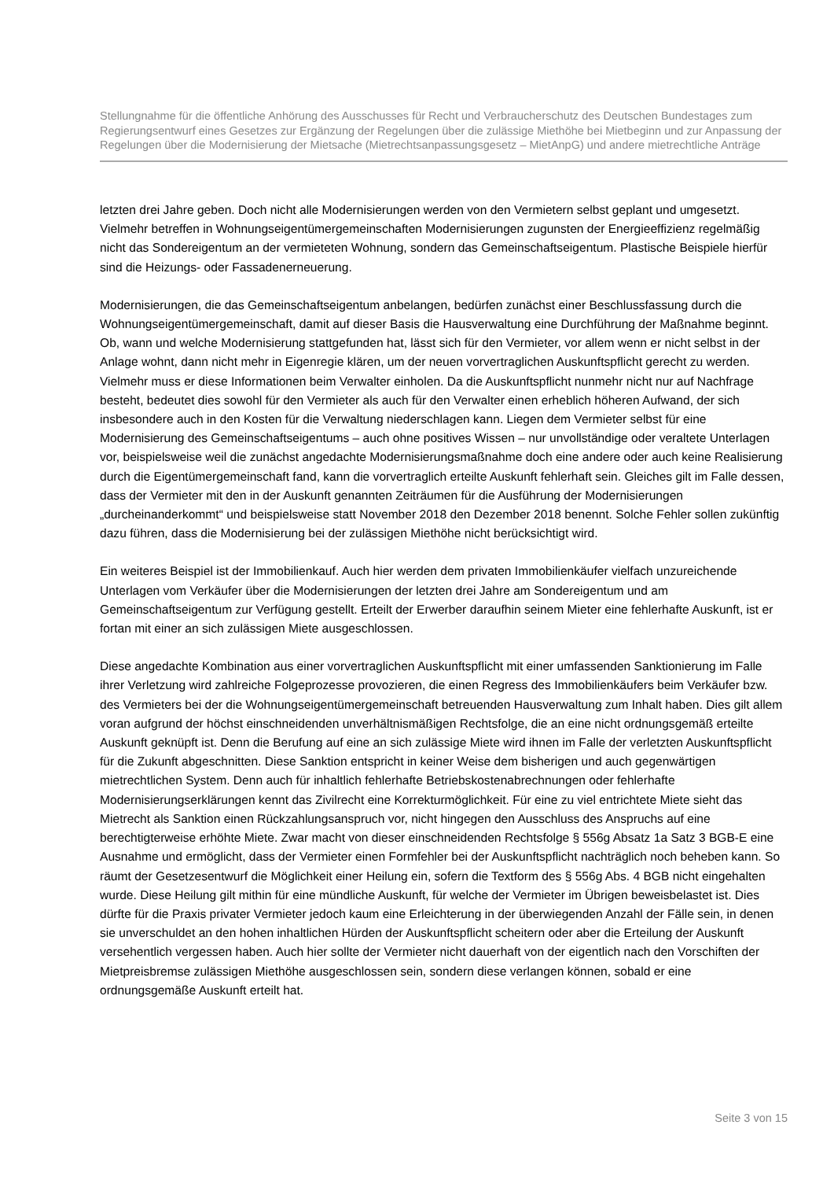Stellungnahme für die öffentliche Anhörung des Ausschusses für Recht und Verbraucherschutz des Deutschen Bundestages zum Regierungsentwurf eines Gesetzes zur Ergänzung der Regelungen über die zulässige Miethöhe bei Mietbeginn und zur Anpassung der Regelungen über die Modernisierung der Mietsache (Mietrechtsanpassungsgesetz – MietAnpG) und andere mietrechtliche Anträge
letzten drei Jahre geben. Doch nicht alle Modernisierungen werden von den Vermietern selbst geplant und umgesetzt. Vielmehr betreffen in Wohnungseigentümergemeinschaften Modernisierungen zugunsten der Energieeffizienz regelmäßig nicht das Sondereigentum an der vermieteten Wohnung, sondern das Gemeinschaftseigentum. Plastische Beispiele hierfür sind die Heizungs- oder Fassadenerneuerung.
Modernisierungen, die das Gemeinschaftseigentum anbelangen, bedürfen zunächst einer Beschlussfassung durch die Wohnungseigentümergemeinschaft, damit auf dieser Basis die Hausverwaltung eine Durchführung der Maßnahme beginnt. Ob, wann und welche Modernisierung stattgefunden hat, lässt sich für den Vermieter, vor allem wenn er nicht selbst in der Anlage wohnt, dann nicht mehr in Eigenregie klären, um der neuen vorvertraglichen Auskunftspflicht gerecht zu werden. Vielmehr muss er diese Informationen beim Verwalter einholen. Da die Auskunftspflicht nunmehr nicht nur auf Nachfrage besteht, bedeutet dies sowohl für den Vermieter als auch für den Verwalter einen erheblich höheren Aufwand, der sich insbesondere auch in den Kosten für die Verwaltung niederschlagen kann. Liegen dem Vermieter selbst für eine Modernisierung des Gemeinschaftseigentums – auch ohne positives Wissen – nur unvollständige oder veraltete Unterlagen vor, beispielsweise weil die zunächst angedachte Modernisierungsmaßnahme doch eine andere oder auch keine Realisierung durch die Eigentümergemeinschaft fand, kann die vorvertraglich erteilte Auskunft fehlerhaft sein. Gleiches gilt im Falle dessen, dass der Vermieter mit den in der Auskunft genannten Zeiträumen für die Ausführung der Modernisierungen „durcheinanderkommt“ und beispielsweise statt November 2018 den Dezember 2018 benennt. Solche Fehler sollen zukünftig dazu führen, dass die Modernisierung bei der zulässigen Miethöhe nicht berücksichtigt wird.
Ein weiteres Beispiel ist der Immobilienkauf. Auch hier werden dem privaten Immobilienkäufer vielfach unzureichende Unterlagen vom Verkäufer über die Modernisierungen der letzten drei Jahre am Sondereigentum und am Gemeinschaftseigentum zur Verfügung gestellt. Erteilt der Erwerber daraufhin seinem Mieter eine fehlerhafte Auskunft, ist er fortan mit einer an sich zulässigen Miete ausgeschlossen.
Diese angedachte Kombination aus einer vorvertraglichen Auskunftspflicht mit einer umfassenden Sanktionierung im Falle ihrer Verletzung wird zahlreiche Folgeprozesse provozieren, die einen Regress des Immobilienkäufers beim Verkäufer bzw. des Vermieters bei der die Wohnungseigentümergemeinschaft betreuenden Hausverwaltung zum Inhalt haben. Dies gilt allem voran aufgrund der höchst einschneidenden unverhältnismäßigen Rechtsfolge, die an eine nicht ordnungsgemäß erteilte Auskunft geknüpft ist. Denn die Berufung auf eine an sich zulässige Miete wird ihnen im Falle der verletzten Auskunftspflicht für die Zukunft abgeschnitten. Diese Sanktion entspricht in keiner Weise dem bisherigen und auch gegenwärtigen mietrechtlichen System. Denn auch für inhaltlich fehlerhafte Betriebskostenabrechnungen oder fehlerhafte Modernisierungserklärungen kennt das Zivilrecht eine Korrekturmöglichkeit. Für eine zu viel entrichtete Miete sieht das Mietrecht als Sanktion einen Rückzahlungsanspruch vor, nicht hingegen den Ausschluss des Anspruchs auf eine berechtigterweise erhöhte Miete. Zwar macht von dieser einschneidenden Rechtsfolge § 556g Absatz 1a Satz 3 BGB-E eine Ausnahme und ermöglicht, dass der Vermieter einen Formfehler bei der Auskunftspflicht nachträglich noch beheben kann. So räumt der Gesetzesentwurf die Möglichkeit einer Heilung ein, sofern die Textform des § 556g Abs. 4 BGB nicht eingehalten wurde. Diese Heilung gilt mithin für eine mündliche Auskunft, für welche der Vermieter im Übrigen beweisbelastet ist. Dies dürfte für die Praxis privater Vermieter jedoch kaum eine Erleichterung in der überwiegenden Anzahl der Fälle sein, in denen sie unverschuldet an den hohen inhaltlichen Hürden der Auskunftspflicht scheitern oder aber die Erteilung der Auskunft versehentlich vergessen haben. Auch hier sollte der Vermieter nicht dauerhaft von der eigentlich nach den Vorschiften der Mietpreisbremse zulässigen Miethöhe ausgeschlossen sein, sondern diese verlangen können, sobald er eine ordnungsgemäße Auskunft erteilt hat.
Seite 3 von 15